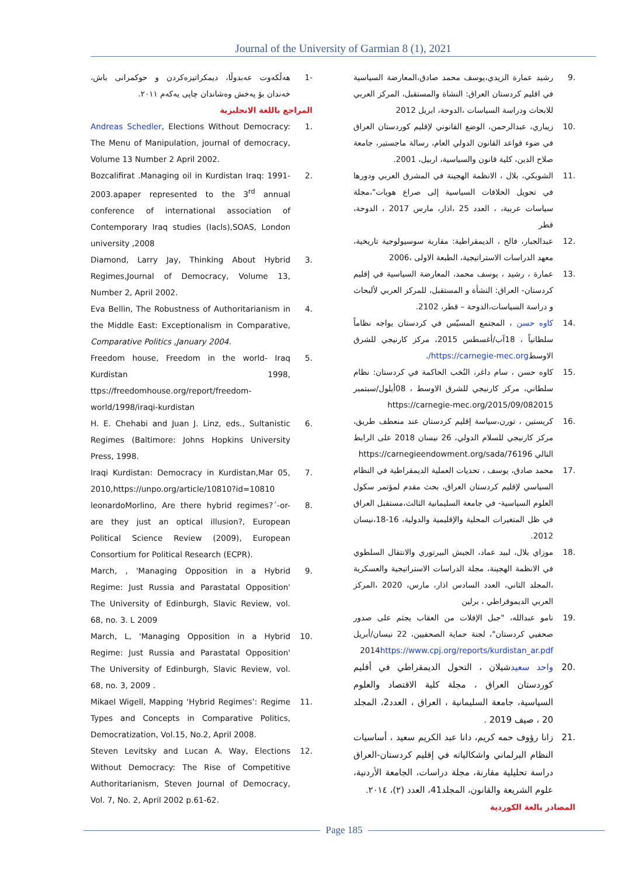Journal of the University of Garmian 8 (1), 2021
.9 رشيد عمارة الزيدي،يوسف محمد صادق،المعارضة السياسية في اقليم كردستان العراق: النشاة والمستقبل، المركز العربي للابحاث ودراسة السياسات ،الدوحة، ابريل 2012
.10 زيباري، عبدالرحمن، الوضع القانوني لإقليم كوردستان العراق في ضوء قواعد القانون الدولي العام، رسالة ماجستير، جامعة صلاح الدين، كلية قانون والسياسية، اربيل، 2001.
.11 الشوبكي، بلال ، الانظمة الهجينة في المشرق العربي ودورها في تحويل الخلافات السياسية إلى صراع هويات"،مجلة سياسات عربية، ، العدد 25 ،اذار، مارس 2017 ، الدوحة، قطر
.12 عبدالجبار، فالح ، الديمقراطية: مقاربة سوسيولوجية تاريخية، معهد الدراسات الاستراتيجية، الطبعة الاولى ،2006
.13 عمارة ، رشيد ، يوسف محمد، المعارضة السياسية في إقليم كردستان- العراق: النشأة و المستقبل، للمركز العربي لألبحاث و دراسة السياسات،الدوحة – قطر، 2102.
.14 كاوه حسن ، المجتمع المسيّس في كردستان يواجه نظاماً سلطانياً ، 18آب/أغسطس 2015، مركز كارنيجي للشرق الاوسطhttps://carnegie-mec.org/.
.15 كاوه حسن ، سام داغر، النُخب الحاكمة في كردستان: نظام سلطاني، مركز كارنيجي للشرق الاوسط ، 08أيلول/سبتمبر https://carnegie-mec.org/2015/09/082015
.16 كريستين ، تورن،سياسة إقليم كردستان عند منعطف طريق، مركز كارنيجي للسلام الدولي، 26 نيسان 2018 على الرابط التالي https://carnegieendowment.org/sada/76196
.17 محمد صادق، يوسف ، تحديات العملية الديمقراطية في النظام السياسي لإقليم كردستان العراق، بحث مقدم لمؤتمر سكول العلوم السياسية- في جامعة السليمانية الثالث،مستقبل العراق في ظل المتغيرات المحلية والإقليمية والدولية، 16-18،نيسان 2012.
.18 موزاي بلال، لبيد عماد، الجيش البيرتوري والانتقال السلطوي في الانظمة الهجينة، مجلة الدراسات الاستراتيجية والعسكرية ،المجلد الثاني، العدد السادس اذار، مارس، 2020 ،المركز العربي الديموقراطي ، برلين
.19 نامو عبدالله، "جبل الإفلات من العقاب يجثم على صدور صحفيي كردستان"، لجنة حماية الصحفيين، 22 نيسان/أبريل 2014https://www.cpj.org/reports/kurdistan_ar.pdf
.20 واحد سعيدشيلان ، التحول الديمقراطي في أقليم كوردستان العراق ، مجلة كلية الاقتصاد والعلوم السياسية، جامعة السليمانية ، العراق ، العدد2، المجلد 20 ، صيف 2019 .
.21 زانا رؤوف حمه كريم، دانا عبد الكريم سعيد ، أساسيات النظام البرلماني واشكالياته في إقليم كردستان-العراق دراسة تحليلية مقارنة، مجلة دراسات، الجامعة الأردنية، علوم الشريعة والقانون، المجلد41، العدد (٢)، ٢٠١٤.
المصادر بالغة الكوردية
-1 هەڵكەوت عەبدوڵا، دیمكراتیزەكردن و حوكمرانی باش، خەندان بۆ پەخش وەشاندان چاپی یەكەم ٢٠١١.
المراجع باللغة الانجليزية
.1 Andreas Schedler, Elections Without Democracy: The Menu of Manipulation, journal of democracy, Volume 13 Number 2 April 2002.
.2 Bozcalifirat .Managing oil in Kurdistan Iraq: 1991-2003.apaper represented to the 3<sup>rd</sup> annual conference of international association of Contemporary Iraq studies (Iacls),SOAS, London university ,2008
.3 Diamond, Larry Jay, Thinking About Hybrid Regimes,Journal of Democracy, Volume 13, Number 2, April 2002.
.4 Eva Bellin, The Robustness of Authoritarianism in the Middle East: Exceptionalism in Comparative, Comparative Politics ,January 2004.
.5 Freedom house, Freedom in the world- Iraq Kurdistan 1998, ttps://freedomhouse.org/report/freedom-world/1998/iraqi-kurdistan
.6 H. E. Chehabi and Juan J. Linz, eds., Sultanistic Regimes (Baltimore: Johns Hopkins University Press, 1998.
.7 Iraqi Kurdistan: Democracy in Kurdistan,Mar 05, 2010,https://unpo.org/article/10810?id=10810
.8 leonardoMorlino, Are there hybrid regimes?´-or-are they just an optical illusion?, European Political Science Review (2009), European Consortium for Political Research (ECPR).
.9 March, , 'Managing Opposition in a Hybrid Regime: Just Russia and Parastatal Opposition' The University of Edinburgh, Slavic Review, vol. 68, no. 3. L 2009
.10 March, L, 'Managing Opposition in a Hybrid Regime: Just Russia and Parastatal Opposition' The University of Edinburgh, Slavic Review, vol. 68, no. 3, 2009 .
.11 Mikael Wigell, Mapping ‘Hybrid Regimes’: Regime Types and Concepts in Comparative Politics, Democratization, Vol.15, No.2, April 2008.
.12 Steven Levitsky and Lucan A. Way, Elections Without Democracy: The Rise of Competitive Authoritarianism, Steven Journal of Democracy, Vol. 7, No. 2, April 2002 p.61-62.
Page 185